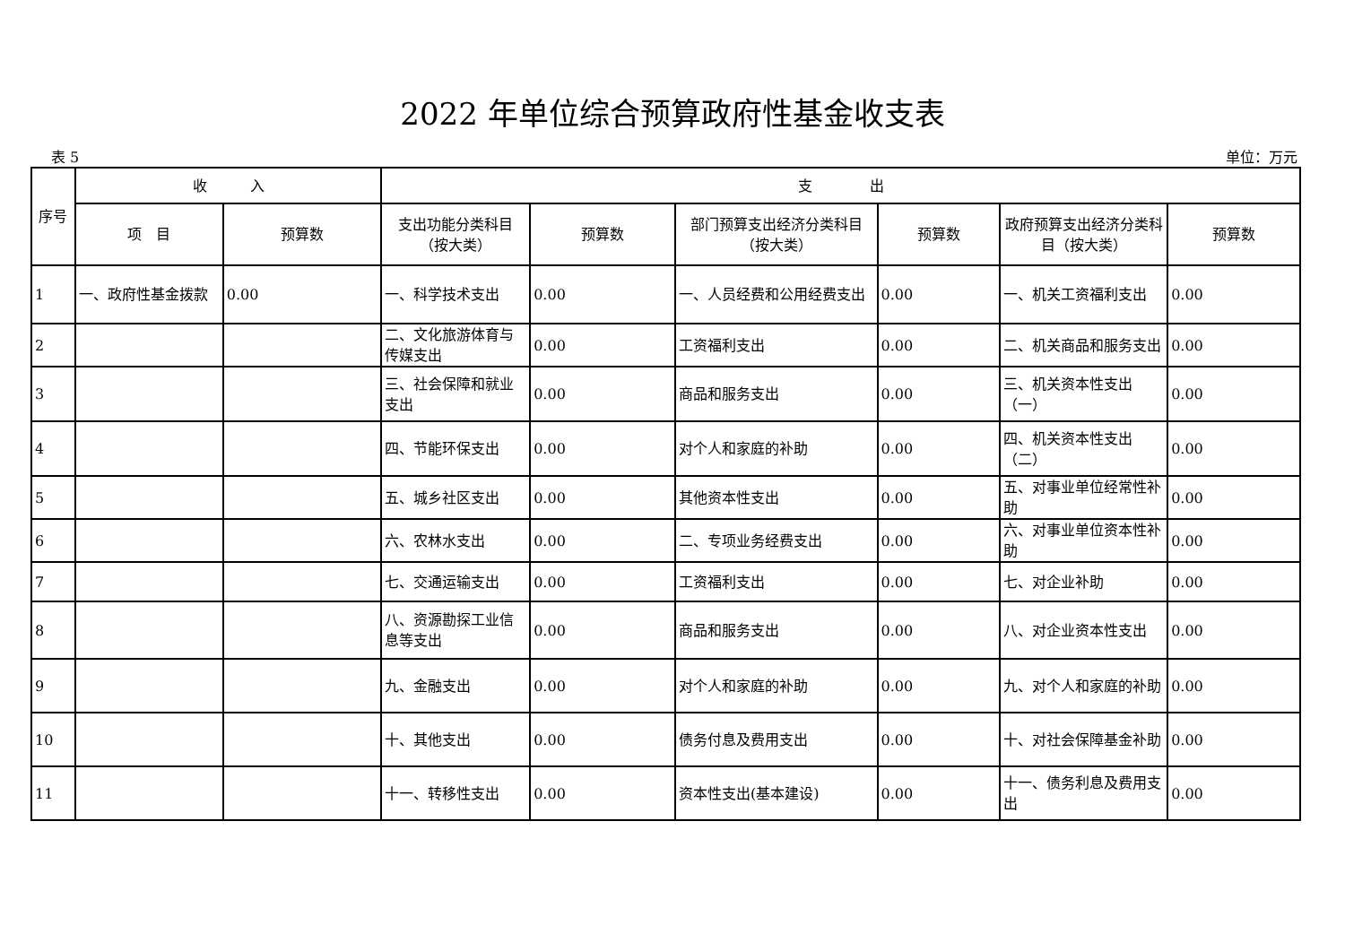2022 年单位综合预算政府性基金收支表
表 5 单位：万元
| 序号 | 收 入 | | 支 出 | | | | | |
| --- | --- | --- | --- | --- | --- | --- | --- | --- |
| | 项 目 | 预算数 | 支出功能分类科目（按大类） | 预算数 | 部门预算支出经济分类科目（按大类） | 预算数 | 政府预算支出经济分类科目（按大类） | 预算数 |
| 1 | 一、政府性基金拨款 | 0.00 | 一、科学技术支出 | 0.00 | 一、人员经费和公用经费支出 | 0.00 | 一、机关工资福利支出 | 0.00 |
| 2 | | | 二、文化旅游体育与传媒支出 | 0.00 | 工资福利支出 | 0.00 | 二、机关商品和服务支出 | 0.00 |
| 3 | | | 三、社会保障和就业支出 | 0.00 | 商品和服务支出 | 0.00 | 三、机关资本性支出（一） | 0.00 |
| 4 | | | 四、节能环保支出 | 0.00 | 对个人和家庭的补助 | 0.00 | 四、机关资本性支出（二） | 0.00 |
| 5 | | | 五、城乡社区支出 | 0.00 | 其他资本性支出 | 0.00 | 五、对事业单位经常性补助 | 0.00 |
| 6 | | | 六、农林水支出 | 0.00 | 二、专项业务经费支出 | 0.00 | 六、对事业单位资本性补助 | 0.00 |
| 7 | | | 七、交通运输支出 | 0.00 | 工资福利支出 | 0.00 | 七、对企业补助 | 0.00 |
| 8 | | | 八、资源勘探工业信息等支出 | 0.00 | 商品和服务支出 | 0.00 | 八、对企业资本性支出 | 0.00 |
| 9 | | | 九、金融支出 | 0.00 | 对个人和家庭的补助 | 0.00 | 九、对个人和家庭的补助 | 0.00 |
| 10 | | | 十、其他支出 | 0.00 | 债务付息及费用支出 | 0.00 | 十、对社会保障基金补助 | 0.00 |
| 11 | | | 十一、转移性支出 | 0.00 | 资本性支出(基本建设) | 0.00 | 十一、债务利息及费用支出 | 0.00 |